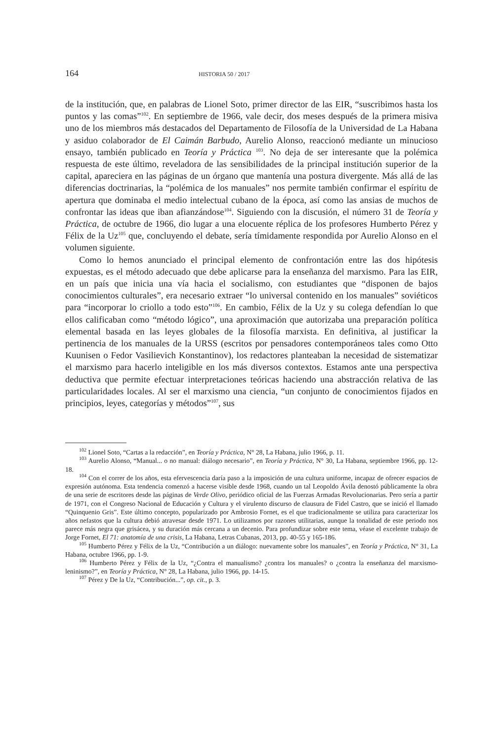164 HISTORIA 50 / 2017
de la institución, que, en palabras de Lionel Soto, primer director de las EIR, “suscribimos hasta los puntos y las comas”<sup>102</sup>. En septiembre de 1966, vale decir, dos meses después de la primera misiva uno de los miembros más destacados del Departamento de Filosofía de la Universidad de La Habana y asiduo colaborador de El Caimán Barbudo, Aurelio Alonso, reaccionó mediante un minucioso ensayo, también publicado en Teoría y Práctica <sup>103</sup>. No deja de ser interesante que la polémica respuesta de este último, reveladora de las sensibilidades de la principal institución superior de la capital, apareciera en las páginas de un órgano que mantenía una postura divergente. Más allá de las diferencias doctrinarias, la “polémica de los manuales” nos permite también confirmar el espíritu de apertura que dominaba el medio intelectual cubano de la época, así como las ansias de muchos de confrontar las ideas que iban afianzándose<sup>104</sup>. Siguiendo con la discusión, el número 31 de Teoría y Práctica, de octubre de 1966, dio lugar a una elocuente réplica de los profesores Humberto Pérez y Félix de la Uz<sup>105</sup> que, concluyendo el debate, sería tímidamente respondida por Aurelio Alonso en el volumen siguiente.
Como lo hemos anunciado el principal elemento de confrontación entre las dos hipótesis expuestas, es el método adecuado que debe aplicarse para la enseñanza del marxismo. Para las EIR, en un país que inicia una vía hacia el socialismo, con estudiantes que “disponen de bajos conocimientos culturales”, era necesario extraer “lo universal contenido en los manuales” soviéticos para “incorporar lo criollo a todo esto”<sup>106</sup>. En cambio, Félix de la Uz y su colega defendían lo que ellos calificaban como “método lógico”, una aproximación que autorizaba una preparación política elemental basada en las leyes globales de la filosofía marxista. En definitiva, al justificar la pertinencia de los manuales de la URSS (escritos por pensadores contemporáneos tales como Otto Kuunisen o Fedor Vasilievich Konstantinov), los redactores planteaban la necesidad de sistematizar el marxismo para hacerlo inteligible en los más diversos contextos. Estamos ante una perspectiva deductiva que permite efectuar interpretaciones teóricas haciendo una abstracción relativa de las particularidades locales. Al ser el marxismo una ciencia, “un conjunto de conocimientos fijados en principios, leyes, categorías y métodos”<sup>107</sup>, sus
<sup>102</sup> Lionel Soto, “Cartas a la redacción”, en Teoría y Práctica, N° 28, La Habana, julio 1966, p. 11.
<sup>103</sup> Aurelio Alonso, “Manual... o no manual: diálogo necesario”, en Teoría y Práctica, N° 30, La Habana, septiembre 1966, pp. 12-18.
<sup>104</sup> Con el correr de los años, esta efervescencia daría paso a la imposición de una cultura uniforme, incapaz de ofrecer espacios de expresión autónoma. Esta tendencia comenzó a hacerse visible desde 1968, cuando un tal Leopoldo Ávila denostó públicamente la obra de una serie de escritores desde las páginas de Verde Olivo, periódico oficial de las Fuerzas Armadas Revolucionarias. Pero sería a partir de 1971, con el Congreso Nacional de Educación y Cultura y el virulento discurso de clausura de Fidel Castro, que se inició el llamado “Quinquenio Gris”. Este último concepto, popularizado por Ambrosio Fornet, es el que tradicionalmente se utiliza para caracterizar los años nefastos que la cultura debió atravesar desde 1971. Lo utilizamos por razones utilitarias, aunque la tonalidad de este periodo nos parece más negra que grisácea, y su duración más cercana a un decenio. Para profundizar sobre este tema, véase el excelente trabajo de Jorge Fornet, El 71: anatomía de una crisis, La Habana, Letras Cubanas, 2013, pp. 40-55 y 165-186.
<sup>105</sup> Humberto Pérez y Félix de la Uz, “Contribución a un diálogo: nuevamente sobre los manuales”, en Teoría y Práctica, N° 31, La Habana, octubre 1966, pp. 1-9.
<sup>106</sup> Humberto Pérez y Félix de la Uz, “¿Contra el manualismo? ¿contra los manuales? o ¿contra la enseñanza del marxismo-leninismo?”, en Teoría y Práctica, N° 28, La Habana, julio 1966, pp. 14-15.
<sup>107</sup> Pérez y De la Uz, “Contribución...”, op. cit., p. 3.